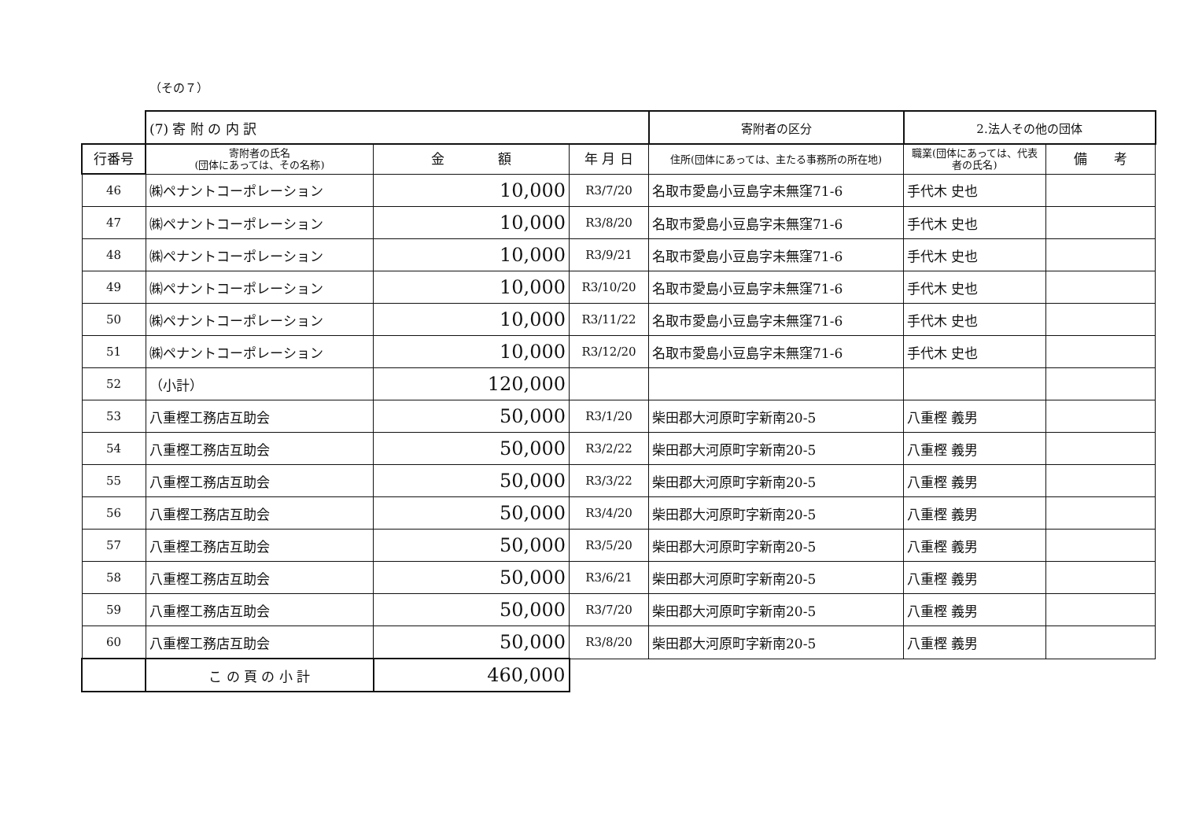（その７）
| | (7) 寄 附 の 内 訳 | | | 寄附者の区分 | 2.法人その他の団体 | |
| --- | --- | --- | --- | --- | --- | --- |
| 行番号 | 寄附者の氏名 (団体にあっては、その名称) | 金 額 | 年 月 日 | 住所(団体にあっては、主たる事務所の所在地) | 職業(団体にあっては、代表者の氏名) | 備 考 |
| 46 | ㈱ペナントコーポレーション | 10,000 | R3/7/20 | 名取市愛島小豆島字未無窪71-6 | 手代木 史也 | |
| 47 | ㈱ペナントコーポレーション | 10,000 | R3/8/20 | 名取市愛島小豆島字未無窪71-6 | 手代木 史也 | |
| 48 | ㈱ペナントコーポレーション | 10,000 | R3/9/21 | 名取市愛島小豆島字未無窪71-6 | 手代木 史也 | |
| 49 | ㈱ペナントコーポレーション | 10,000 | R3/10/20 | 名取市愛島小豆島字未無窪71-6 | 手代木 史也 | |
| 50 | ㈱ペナントコーポレーション | 10,000 | R3/11/22 | 名取市愛島小豆島字未無窪71-6 | 手代木 史也 | |
| 51 | ㈱ペナントコーポレーション | 10,000 | R3/12/20 | 名取市愛島小豆島字未無窪71-6 | 手代木 史也 | |
| 52 | （小計） | 120,000 | | | | |
| 53 | 八重樫工務店互助会 | 50,000 | R3/1/20 | 柴田郡大河原町字新南20-5 | 八重樫 義男 | |
| 54 | 八重樫工務店互助会 | 50,000 | R3/2/22 | 柴田郡大河原町字新南20-5 | 八重樫 義男 | |
| 55 | 八重樫工務店互助会 | 50,000 | R3/3/22 | 柴田郡大河原町字新南20-5 | 八重樫 義男 | |
| 56 | 八重樫工務店互助会 | 50,000 | R3/4/20 | 柴田郡大河原町字新南20-5 | 八重樫 義男 | |
| 57 | 八重樫工務店互助会 | 50,000 | R3/5/20 | 柴田郡大河原町字新南20-5 | 八重樫 義男 | |
| 58 | 八重樫工務店互助会 | 50,000 | R3/6/21 | 柴田郡大河原町字新南20-5 | 八重樫 義男 | |
| 59 | 八重樫工務店互助会 | 50,000 | R3/7/20 | 柴田郡大河原町字新南20-5 | 八重樫 義男 | |
| 60 | 八重樫工務店互助会 | 50,000 | R3/8/20 | 柴田郡大河原町字新南20-5 | 八重樫 義男 | |
| | こ の 頁 の 小 計 | 460,000 | | | | |